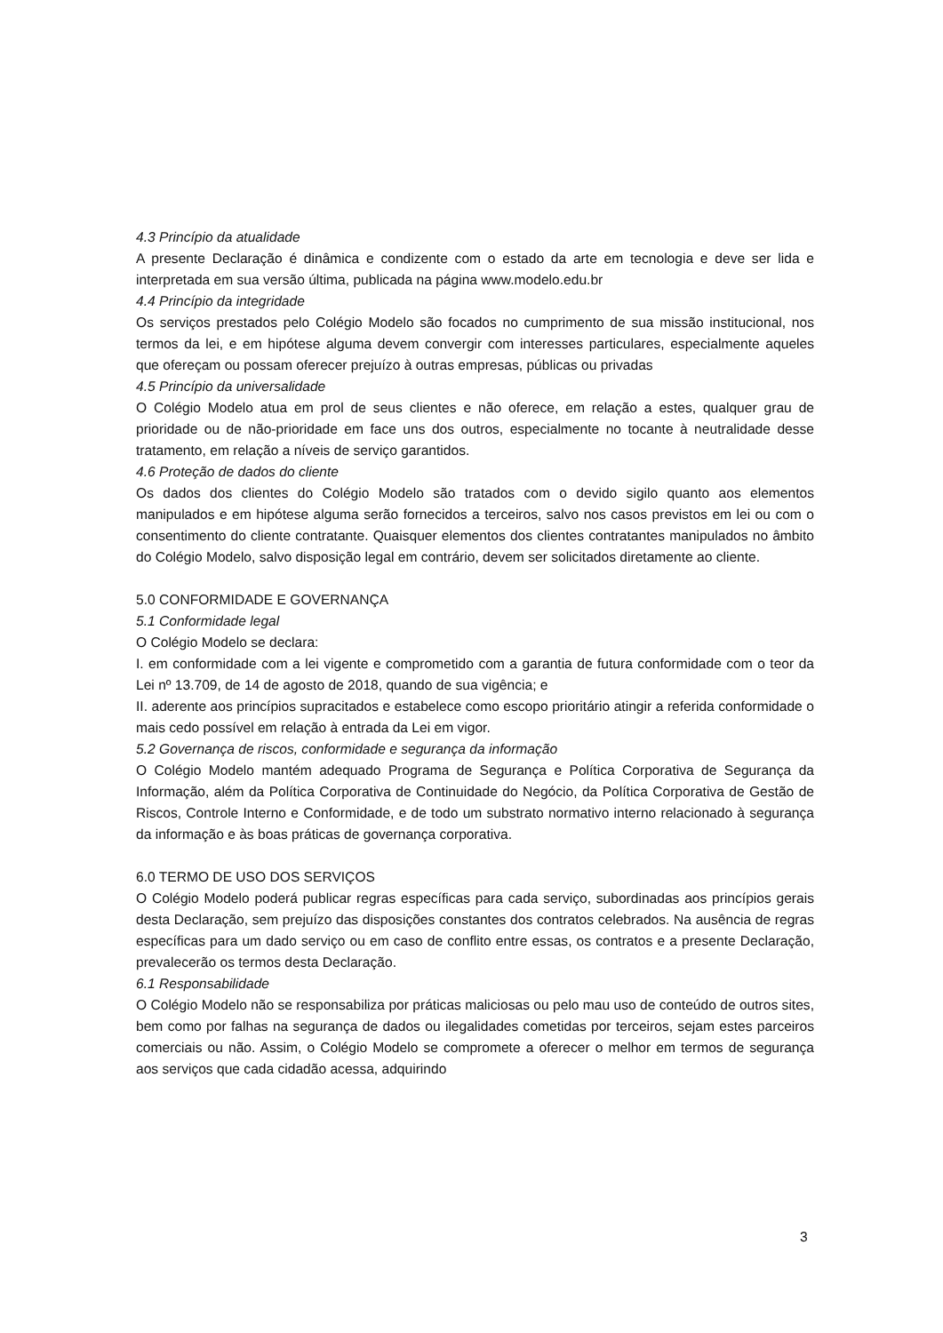4.3 Princípio da atualidade
A presente Declaração é dinâmica e condizente com o estado da arte em tecnologia e deve ser lida e interpretada em sua versão última, publicada na página www.modelo.edu.br
4.4 Princípio da integridade
Os serviços prestados pelo Colégio Modelo são focados no cumprimento de sua missão institucional, nos termos da lei, e em hipótese alguma devem convergir com interesses particulares, especialmente aqueles que ofereçam ou possam oferecer prejuízo à outras empresas, públicas ou privadas
4.5 Princípio da universalidade
O Colégio Modelo atua em prol de seus clientes e não oferece, em relação a estes, qualquer grau de prioridade ou de não-prioridade em face uns dos outros, especialmente no tocante à neutralidade desse tratamento, em relação a níveis de serviço garantidos.
4.6 Proteção de dados do cliente
Os dados dos clientes do Colégio Modelo são tratados com o devido sigilo quanto aos elementos manipulados e em hipótese alguma serão fornecidos a terceiros, salvo nos casos previstos em lei ou com o consentimento do cliente contratante. Quaisquer elementos dos clientes contratantes manipulados no âmbito do Colégio Modelo, salvo disposição legal em contrário, devem ser solicitados diretamente ao cliente.
5.0 CONFORMIDADE E GOVERNANÇA
5.1 Conformidade legal
O Colégio Modelo se declara:
I. em conformidade com a lei vigente e comprometido com a garantia de futura conformidade com o teor da Lei nº 13.709, de 14 de agosto de 2018, quando de sua vigência; e
II. aderente aos princípios supracitados e estabelece como escopo prioritário atingir a referida conformidade o mais cedo possível em relação à entrada da Lei em vigor.
5.2 Governança de riscos, conformidade e segurança da informação
O Colégio Modelo mantém adequado Programa de Segurança e Política Corporativa de Segurança da Informação, além da Política Corporativa de Continuidade do Negócio, da Política Corporativa de Gestão de Riscos, Controle Interno e Conformidade, e de todo um substrato normativo interno relacionado à segurança da informação e às boas práticas de governança corporativa.
6.0 TERMO DE USO DOS SERVIÇOS
O Colégio Modelo poderá publicar regras específicas para cada serviço, subordinadas aos princípios gerais desta Declaração, sem prejuízo das disposições constantes dos contratos celebrados. Na ausência de regras específicas para um dado serviço ou em caso de conflito entre essas, os contratos e a presente Declaração, prevalecerão os termos desta Declaração.
6.1 Responsabilidade
O Colégio Modelo não se responsabiliza por práticas maliciosas ou pelo mau uso de conteúdo de outros sites, bem como por falhas na segurança de dados ou ilegalidades cometidas por terceiros, sejam estes parceiros comerciais ou não. Assim, o Colégio Modelo se compromete a oferecer o melhor em termos de segurança aos serviços que cada cidadão acessa, adquirindo
3